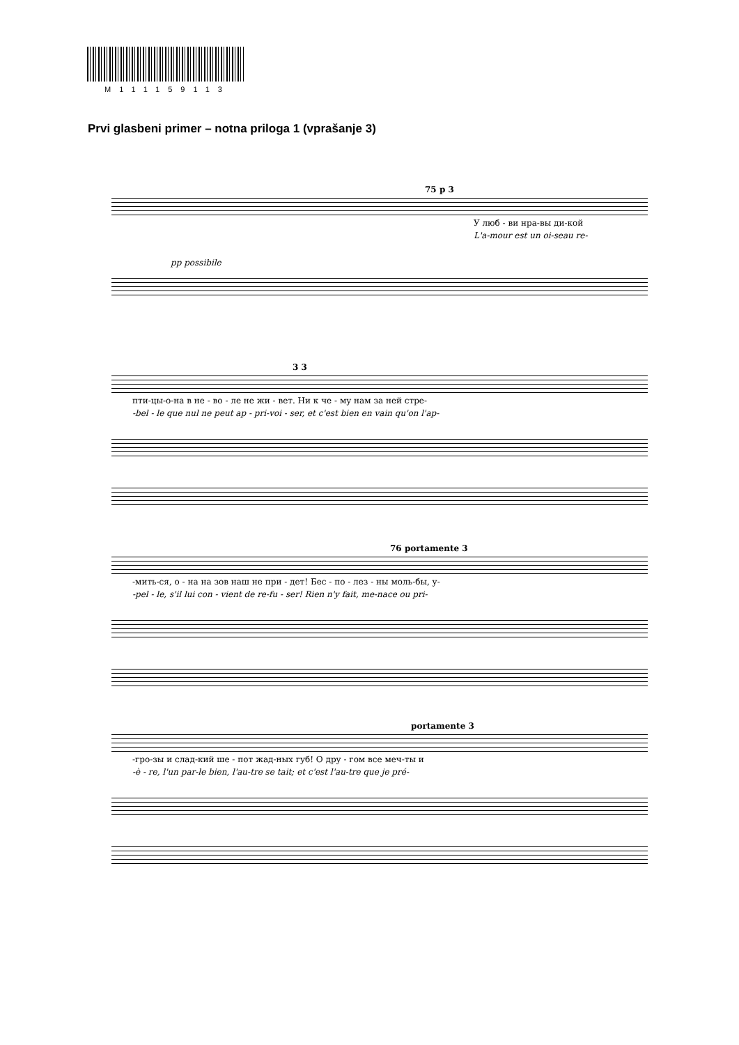M111159113
Prvi glasbeni primer – notna priloga 1 (vprašanje 3)
75 p 3
У люб - ви нра-вы ди-кой
L'a-mour est un oi-seau re-
pp possibile
3 3
пти-цы-о-на в не - во - ле не жи - вет. Ни к че - му нам за ней стре-
-bel - le que nul ne peut ap - pri-voi - ser, et c'est bien en vain qu'on l'ap-
76 portamente 3
-мить-ся, о - на на зов наш не при - дет! Бес - по - лез - ны моль-бы, у-
-pel - le, s'il lui con - vient de re-fu - ser! Rien n'y fait, me-nace ou pri-
portamente 3
-гро-зы и слад-кий ше - пот жад-ных губ! О дру - гом все меч-ты и
-è - re, l'un par-le bien, l'au-tre se tait; et c'est l'au-tre que je pré-